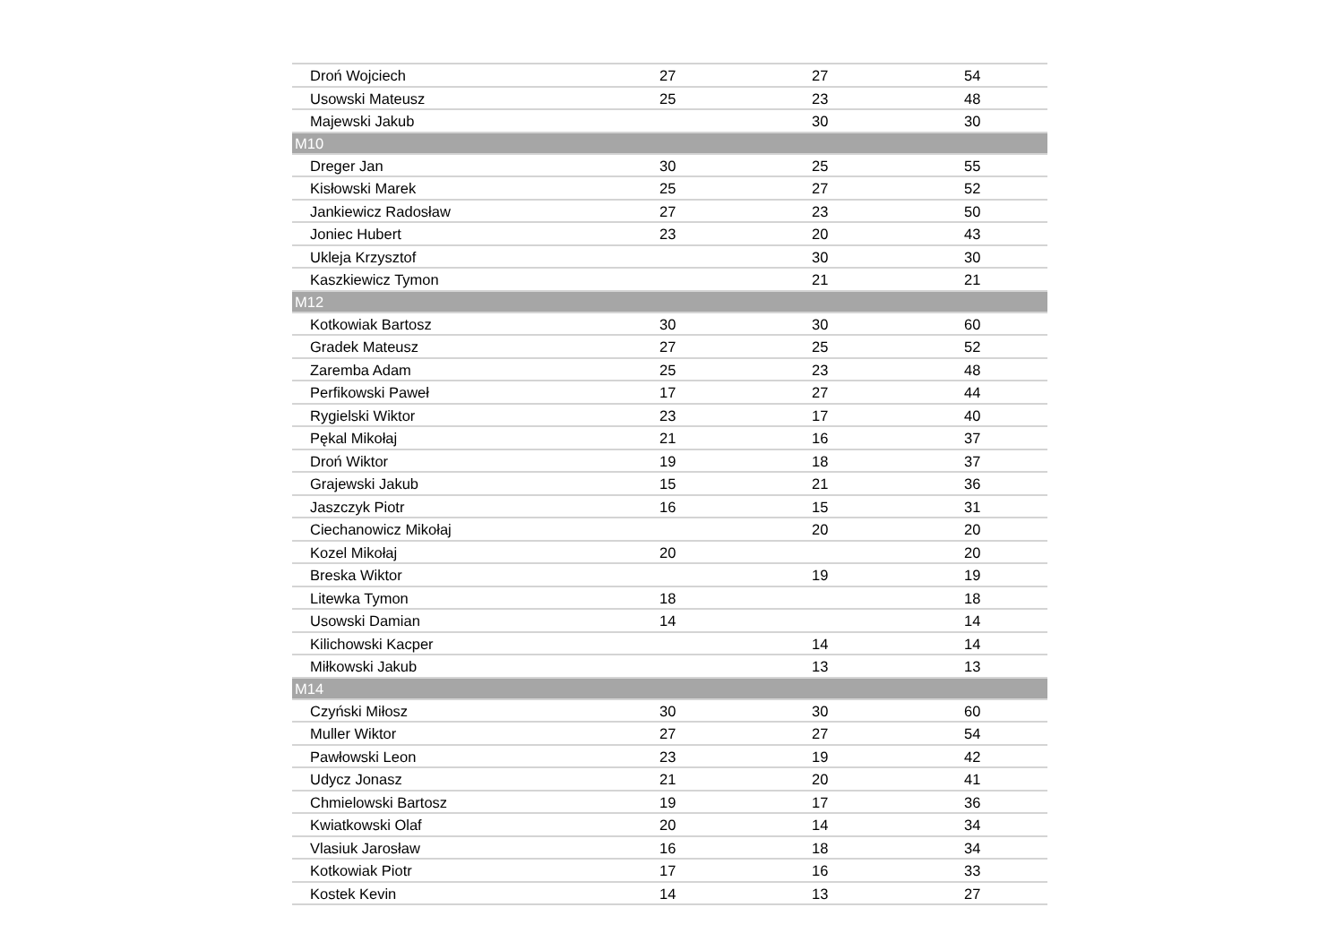| Droń Wojciech | 27 | 27 | 54 |
| Usowski Mateusz | 25 | 23 | 48 |
| Majewski Jakub | | 30 | 30 |
| M10 | | | |
| Dreger Jan | 30 | 25 | 55 |
| Kisłowski Marek | 25 | 27 | 52 |
| Jankiewicz Radosław | 27 | 23 | 50 |
| Joniec Hubert | 23 | 20 | 43 |
| Ukleja Krzysztof | | 30 | 30 |
| Kaszkiewicz Tymon | | 21 | 21 |
| M12 | | | |
| Kotkowiak Bartosz | 30 | 30 | 60 |
| Gradek Mateusz | 27 | 25 | 52 |
| Zaremba Adam | 25 | 23 | 48 |
| Perfikowski Paweł | 17 | 27 | 44 |
| Rygielski Wiktor | 23 | 17 | 40 |
| Pękal Mikołaj | 21 | 16 | 37 |
| Droń Wiktor | 19 | 18 | 37 |
| Grajewski Jakub | 15 | 21 | 36 |
| Jaszczyk Piotr | 16 | 15 | 31 |
| Ciechanowicz Mikołaj | | 20 | 20 |
| Kozel Mikołaj | 20 | | 20 |
| Breska Wiktor | | 19 | 19 |
| Litewka Tymon | 18 | | 18 |
| Usowski Damian | 14 | | 14 |
| Kilichowski Kacper | | 14 | 14 |
| Miłkowski Jakub | | 13 | 13 |
| M14 | | | |
| Czyński Miłosz | 30 | 30 | 60 |
| Muller Wiktor | 27 | 27 | 54 |
| Pawłowski Leon | 23 | 19 | 42 |
| Udycz Jonasz | 21 | 20 | 41 |
| Chmielowski Bartosz | 19 | 17 | 36 |
| Kwiatkowski Olaf | 20 | 14 | 34 |
| Vlasiuk Jarosław | 16 | 18 | 34 |
| Kotkowiak Piotr | 17 | 16 | 33 |
| Kostek Kevin | 14 | 13 | 27 |